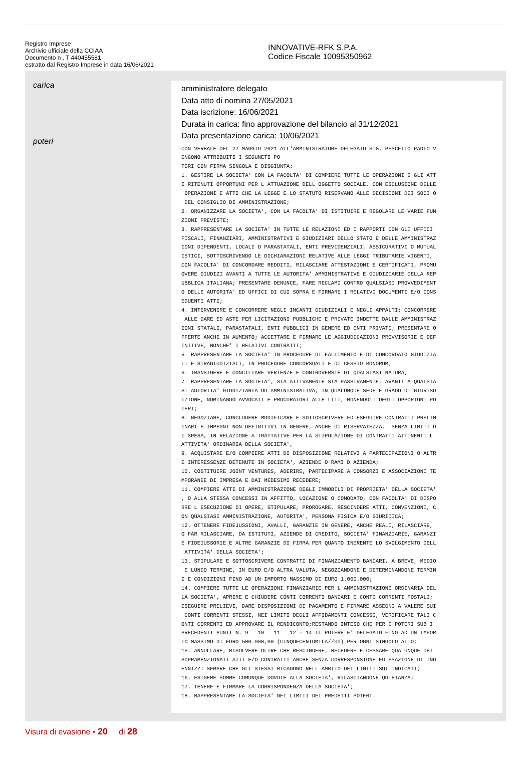Registro Imprese
Archivio ufficiale della CCIAA
Documento n . T 440455581
estratto dal Registro Imprese in data 16/06/2021
INNOVATIVE-RFK S.P.A.
Codice Fiscale 10095350962
carica
poteri
amministratore delegato
Data atto di nomina 27/05/2021
Data iscrizione: 16/06/2021
Durata in carica: fino approvazione del bilancio al 31/12/2021
Data presentazione carica: 10/06/2021
CON VERBALE DEL 27 MAGGIO 2021 ALL'AMMINISTRATORE DELEGATO SIG. PESCETTO PAOLO V ENGONO ATTRIBUITI I SEGUNETI PO TERI CON FIRMA SINGOLA E DISGIUNTA: 1. GESTIRE LA SOCIETA' CON LA FACOLTA' DI COMPIERE TUTTE LE OPERAZIONI E GLI ATT I RITENUTI OPPORTUNI PER L ATTUAZIONE DELL OGGETTO SOCIALE, CON ESCLUSIONE DELLE OPERAZIONI E ATTI CHE LA LEGGE E LO STATUTO RISERVANO ALLE DECISIONI DEI SOCI O DEL CONSIGLIO DI AMMINISTRAZIONE; 2. ORGANIZZARE LA SOCIETA', CON LA FACOLTA' DI ISTITUIRE E REGOLARE LE VARIE FUN ZIONI PREVISTE; 3. RAPPRESENTARE LA SOCIETA' IN TUTTE LE RELAZIONI ED I RAPPORTI CON GLI UFFICI FISCALI, FINANZIARI, AMMINISTRATIVI E GIUDIZIARI DELLO STATO E DELLE AMMINISTRAZ IONI DIPENDENTI, LOCALI O PARASTATALI, ENTI PREVIDENZIALI, ASSICURATIVI O MUTUAL ISTICI, SOTTOSCRIVENDO LE DICHIARAZIONI RELATIVE ALLE LEGGI TRIBUTARIE VIGENTI, CON FACOLTA' DI CONCORDARE REDDITI, RILASCIARE ATTESTAZIONI E CERTIFICATI, PROMU OVERE GIUDIZI AVANTI A TUTTE LE AUTORITA' AMMINISTRATIVE E GIUDIZIARIE DELLA REP UBBLICA ITALIANA; PRESENTARE DENUNCE, FARE RECLAMI CONTRO QUALSIASI PROVVEDIMENT O DELLE AUTORITA' ED UFFICI DI CUI SOPRA E FIRMARE I RELATIVI DOCUMENTI E/O CONS EGUENTI ATTI; 4. INTERVENIRE E CONCORRERE NEGLI INCANTI GIUDIZIALI E NEGLI APPALTI; CONCORRERE ALLE GARE ED ASTE PER LICITAZIONI PUBBLICHE E PRIVATE INDETTE DALLE AMMINISTRAZ IONI STATALI, PARASTATALI, ENTI PUBBLICI IN GENERE ED ENTI PRIVATI; PRESENTARE O FFERTE ANCHE IN AUMENTO; ACCETTARE E FIRMARE LE AGGIUDICAZIONI PROVVISORIE E DEF INITIVE, NONCHE' I RELATIVI CONTRATTI; 5. RAPPRESENTARE LA SOCIETA' IN PROCEDURE DI FALLIMENTO E DI CONCORDATO GIUDIZIA LI E STRAGIUDIZIALI, IN PROCEDURE CONCORSUALI E DI CESSIO BONORUM; 6. TRANSIGERE E CONCILIARE VERTENZE E CONTROVERSIE DI QUALSIASI NATURA; 7. RAPPRESENTARE LA SOCIETA', SIA ATTIVAMENTE SIA PASSIVAMENTE, AVANTI A QUALSIA SI AUTORITA' GIUDIZIARIA OD AMMINISTRATIVA, IN QUALUNQUE SEDE E GRADO DI GIURISD IZIONE, NOMINANDO AVVOCATI E PROCURATORI ALLE LITI, MUNENDOLI DEGLI OPPORTUNI PO TERI; 8. NEGOZIARE, CONCLUDERE MODIFICARE E SOTTOSCRIVERE ED ESEGUIRE CONTRATTI PRELIM INARI E IMPEGNI NON DEFINITIVI IN GENERE, ANCHE DI RISERVATEZZA, SENZA LIMITI D I SPESA, IN RELAZIONE A TRATTATIVE PER LA STIPULAZIONE DI CONTRATTI ATTINENTI L ATTIVITA' ORDINARIA DELLA SOCIETA', 9. ACQUISTARE E/O COMPIERE ATTI DI DISPOSIZIONE RELATIVI A PARTECIPAZIONI O ALTR E INTERESSENZE DETENUTE IN SOCIETA', AZIENDE O RAMI D AZIENDA; 10. COSTITUIRE JOINT VENTURES, ADERIRE, PARTECIPARE A CONSORZI E ASSOCIAZIONI TE MPORANEE DI IMPRESA E DAI MEDESIMI RECEDERE; 11. COMPIERE ATTI DI AMMINISTRAZIONE DEGLI IMMOBILI DI PROPRIETA' DELLA SOCIETA' , O ALLA STESSA CONCESSI IN AFFITTO, LOCAZIONE O COMODATO, CON FACOLTA' DI DISPO RRE L ESECUZIONE DI OPERE, STIPULARE, PROROGARE, RESCINDERE ATTI, CONVENZIONI, C ON QUALSIASI AMMINISTRAZIONE, AUTORITA', PERSONA FISICA E/O GIURIDICA; 12. OTTENERE FIDEJUSSIONI, AVALLI, GARANZIE IN GENERE, ANCHE REALI, RILASCIARE, O FAR RILASCIARE, DA ISTITUTI, AZIENDE DI CREDITO, SOCIETA' FINANZIARIE, GARANZI E FIDEIUSSORIE E ALTRE GARANZIE DI FIRMA PER QUANTO INERENTE LO SVOLGIMENTO DELL ATTIVITA' DELLA SOCIETA'; 13. STIPULARE E SOTTOSCRIVERE CONTRATTI DI FINANZIAMENTO BANCARI, A BREVE, MEDIO E LUNGO TERMINE, IN EURO E/O ALTRA VALUTA, NEGOZIANDONE E DETERMINANDONE TERMIN I E CONDIZIONI FINO AD UN IMPORTO MASSIMO DI EURO 1.000.000; 14. COMPIERE TUTTE LE OPERAZIONI FINANZIARIE PER L AMMINISTRAZIONE ORDINARIA DEL LA SOCIETA', APRIRE E CHIUDERE CONTI CORRENTI BANCARI E CONTI CORRENTI POSTALI; ESEGUIRE PRELIEVI, DARE DISPOSIZIONI DI PAGAMENTO E FIRMARE ASSEGNI A VALERE SUI CONTI CORRENTI STESSI, NEI LIMITI DEGLI AFFIDAMENTI CONCESSI, VERIFICARE TALI C ONTI CORRENTI ED APPROVARE IL RENDICONTO;RESTANDO INTESO CHE PER I POTERI SUB I PRECEDENTI PUNTI N. 9 10 11 12 - 14 IL POTERE E' DELEGATO FINO AD UN IMPOR TO MASSIMO DI EURO 500.000,00 (CINQUECENTOMILA//00) PER OGNI SINGOLO ATTO; 15. ANNULLARE, RISOLVERE OLTRE CHE RESCINDERE, RECEDERE E CESSARE QUALUNQUE DEI SOPRAMENZIONATI ATTI E/O CONTRATTI ANCHE SENZA CORRESPONSIONE ED ESAZIONE DI IND ENNIZZI SEMPRE CHE GLI STESSI RICADONO NELL AMBITO DEI LIMITI SUI INDICATI; 16. ESIGERE SOMME COMUNQUE DOVUTE ALLA SOCIETA', RILASCIANDONE QUIETANZA; 17. TENERE E FIRMARE LA CORRISPONDENZA DELLA SOCIETA'; 18. RAPPRESENTARE LA SOCIETA' NEI LIMITI DEI PREDETTI POTERI.
Visura di evasione • 20 di 28